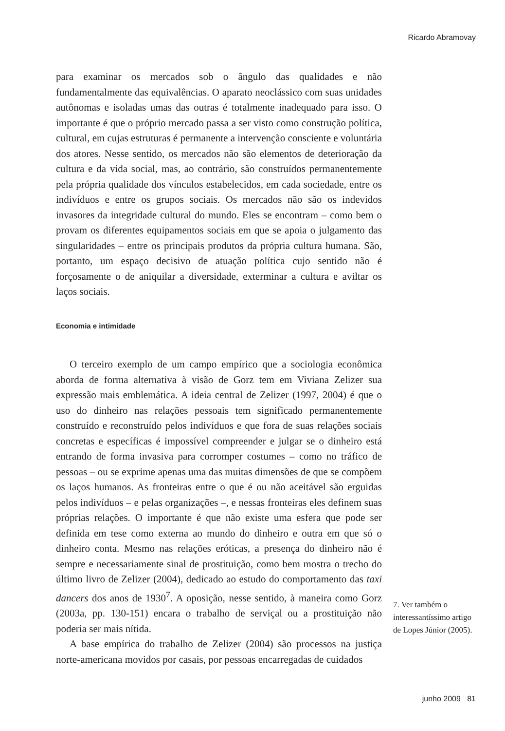Ricardo Abramovay
para examinar os mercados sob o ângulo das qualidades e não fundamentalmente das equivalências. O aparato neoclássico com suas unidades autônomas e isoladas umas das outras é totalmente inadequado para isso. O importante é que o próprio mercado passa a ser visto como construção política, cultural, em cujas estruturas é permanente a intervenção consciente e voluntária dos atores. Nesse sentido, os mercados não são elementos de deterioração da cultura e da vida social, mas, ao contrário, são construídos permanentemente pela própria qualidade dos vínculos estabelecidos, em cada sociedade, entre os indivíduos e entre os grupos sociais. Os mercados não são os indevidos invasores da integridade cultural do mundo. Eles se encontram – como bem o provam os diferentes equipamentos sociais em que se apoia o julgamento das singularidades – entre os principais produtos da própria cultura humana. São, portanto, um espaço decisivo de atuação política cujo sentido não é forçosamente o de aniquilar a diversidade, exterminar a cultura e aviltar os laços sociais.
Economia e intimidade
O terceiro exemplo de um campo empírico que a sociologia econômica aborda de forma alternativa à visão de Gorz tem em Viviana Zelizer sua expressão mais emblemática. A ideia central de Zelizer (1997, 2004) é que o uso do dinheiro nas relações pessoais tem significado permanentemente construído e reconstruído pelos indivíduos e que fora de suas relações sociais concretas e específicas é impossível compreender e julgar se o dinheiro está entrando de forma invasiva para corromper costumes – como no tráfico de pessoas – ou se exprime apenas uma das muitas dimensões de que se compõem os laços humanos. As fronteiras entre o que é ou não aceitável são erguidas pelos indivíduos – e pelas organizações –, e nessas fronteiras eles definem suas próprias relações. O importante é que não existe uma esfera que pode ser definida em tese como externa ao mundo do dinheiro e outra em que só o dinheiro conta. Mesmo nas relações eróticas, a presença do dinheiro não é sempre e necessariamente sinal de prostituição, como bem mostra o trecho do último livro de Zelizer (2004), dedicado ao estudo do comportamento das taxi dancers dos anos de 1930<sup>7</sup>. A oposição, nesse sentido, à maneira como Gorz (2003a, pp. 130-151) encara o trabalho de serviçal ou a prostituição não poderia ser mais nítida.
A base empírica do trabalho de Zelizer (2004) são processos na justiça norte-americana movidos por casais, por pessoas encarregadas de cuidados
7. Ver também o interessantíssimo artigo de Lopes Júnior (2005).
junho 2009 81